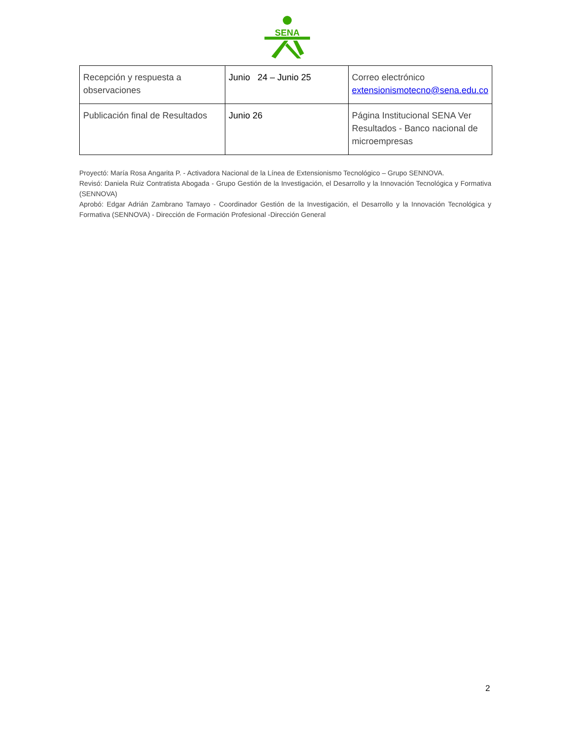SENA
| Recepción y respuesta a observaciones | Junio 24 – Junio 25 | Correo electrónico extensionismotecno@sena.edu.co |
| Publicación final de Resultados | Junio 26 | Página Institucional SENA Ver Resultados - Banco nacional de microempresas |
Proyectó: María Rosa Angarita P. - Activadora Nacional de la Línea de Extensionismo Tecnológico – Grupo SENNOVA.
Revisó: Daniela Ruiz Contratista Abogada - Grupo Gestión de la Investigación, el Desarrollo y la Innovación Tecnológica y Formativa (SENNOVA)
Aprobó: Edgar Adrián Zambrano Tamayo - Coordinador Gestión de la Investigación, el Desarrollo y la Innovación Tecnológica y Formativa (SENNOVA) - Dirección de Formación Profesional -Dirección General
2